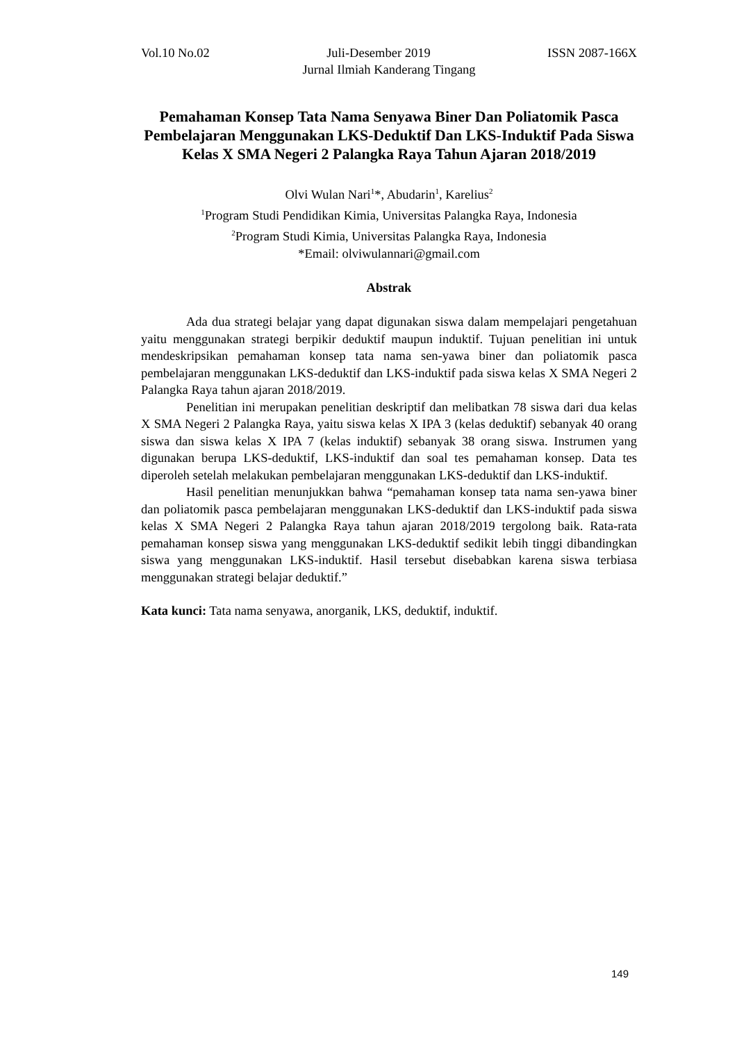Vol.10 No.02 Juli-Desember 2019 ISSN 2087-166X
Jurnal Ilmiah Kanderang Tingang
Pemahaman Konsep Tata Nama Senyawa Biner Dan Poliatomik Pasca Pembelajaran Menggunakan LKS-Deduktif Dan LKS-Induktif Pada Siswa Kelas X SMA Negeri 2 Palangka Raya Tahun Ajaran 2018/2019
Olvi Wulan Nari<sup>1</sup>*, Abudarin<sup>1</sup>, Karelius<sup>2</sup>
<sup>1</sup> Program Studi Pendidikan Kimia, Universitas Palangka Raya, Indonesia
<sup>2</sup> Program Studi Kimia, Universitas Palangka Raya, Indonesia
*Email: olviwulannari@gmail.com
Abstrak
Ada dua strategi belajar yang dapat digunakan siswa dalam mempelajari pengetahuan yaitu menggunakan strategi berpikir deduktif maupun induktif. Tujuan penelitian ini untuk mendeskripsikan pemahaman konsep tata nama sen-yawa biner dan poliatomik pasca pembelajaran menggunakan LKS-deduktif dan LKS-induktif pada siswa kelas X SMA Negeri 2 Palangka Raya tahun ajaran 2018/2019.
Penelitian ini merupakan penelitian deskriptif dan melibatkan 78 siswa dari dua kelas X SMA Negeri 2 Palangka Raya, yaitu siswa kelas X IPA 3 (kelas deduktif) sebanyak 40 orang siswa dan siswa kelas X IPA 7 (kelas induktif) sebanyak 38 orang siswa. Instrumen yang digunakan berupa LKS-deduktif, LKS-induktif dan soal tes pemahaman konsep. Data tes diperoleh setelah melakukan pembelajaran menggunakan LKS-deduktif dan LKS-induktif.
Hasil penelitian menunjukkan bahwa “pemahaman konsep tata nama sen-yawa biner dan poliatomik pasca pembelajaran menggunakan LKS-deduktif dan LKS-induktif pada siswa kelas X SMA Negeri 2 Palangka Raya tahun ajaran 2018/2019 tergolong baik. Rata-rata pemahaman konsep siswa yang menggunakan LKS-deduktif sedikit lebih tinggi dibandingkan siswa yang menggunakan LKS-induktif. Hasil tersebut disebabkan karena siswa terbiasa menggunakan strategi belajar deduktif.”
Kata kunci: Tata nama senyawa, anorganik, LKS, deduktif, induktif.
149